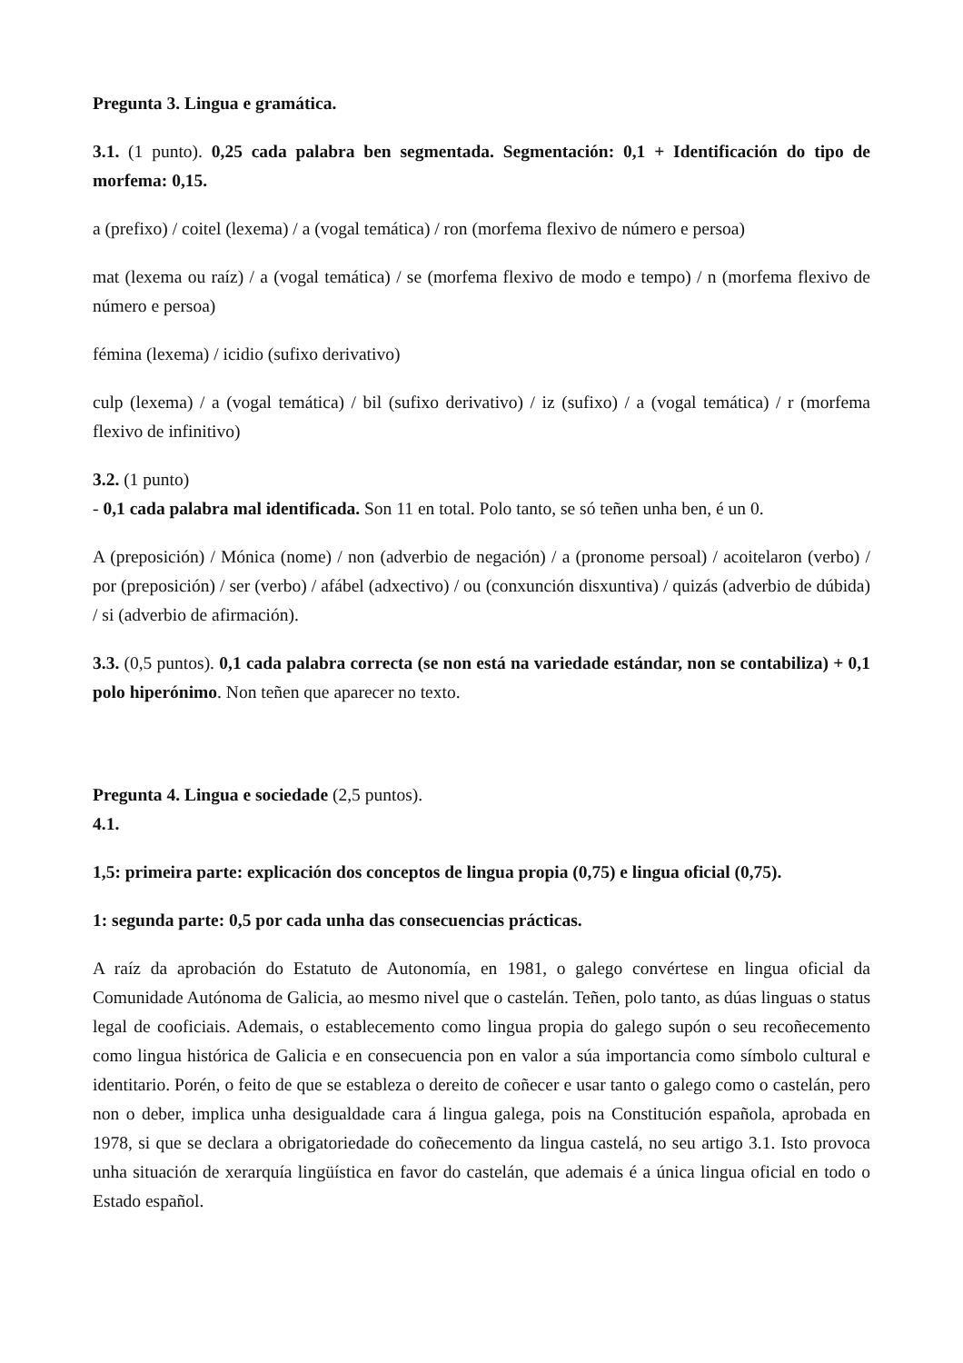Pregunta 3. Lingua e gramática.
3.1. (1 punto). 0,25 cada palabra ben segmentada. Segmentación: 0,1 + Identificación do tipo de morfema: 0,15.
a (prefixo) / coitel (lexema) / a (vogal temática) / ron (morfema flexivo de número e persoa)
mat (lexema ou raíz) / a (vogal temática) / se (morfema flexivo de modo e tempo) / n (morfema flexivo de número e persoa)
fémina (lexema) / icidio (sufixo derivativo)
culp (lexema) / a (vogal temática) / bil (sufixo derivativo) / iz (sufixo) / a (vogal temática) / r (morfema flexivo de infinitivo)
3.2. (1 punto)
- 0,1 cada palabra mal identificada. Son 11 en total. Polo tanto, se só teñen unha ben, é un 0.
A (preposición) / Mónica (nome) / non (adverbio de negación) / a (pronome persoal) / acoitelaron (verbo) / por (preposición) / ser (verbo) / afábel (adxectivo) / ou (conxunción disxuntiva) / quizás (adverbio de dúbida) / si (adverbio de afirmación).
3.3. (0,5 puntos). 0,1 cada palabra correcta (se non está na variedade estándar, non se contabiliza) + 0,1 polo hiperónimo. Non teñen que aparecer no texto.
Pregunta 4. Lingua e sociedade (2,5 puntos).
4.1.
1,5: primeira parte: explicación dos conceptos de lingua propia (0,75) e lingua oficial (0,75).
1: segunda parte: 0,5 por cada unha das consecuencias prácticas.
A raíz da aprobación do Estatuto de Autonomía, en 1981, o galego convértese en lingua oficial da Comunidade Autónoma de Galicia, ao mesmo nivel que o castelán. Teñen, polo tanto, as dúas linguas o status legal de cooficiais. Ademais, o establecemento como lingua propia do galego supón o seu recoñecemento como lingua histórica de Galicia e en consecuencia pon en valor a súa importancia como símbolo cultural e identitario. Porén, o feito de que se estableza o dereito de coñecer e usar tanto o galego como o castelán, pero non o deber, implica unha desigualdade cara á lingua galega, pois na Constitución española, aprobada en 1978, si que se declara a obrigatoriedade do coñecemento da lingua castelá, no seu artigo 3.1. Isto provoca unha situación de xerarquía lingüística en favor do castelán, que ademais é a única lingua oficial en todo o Estado español.